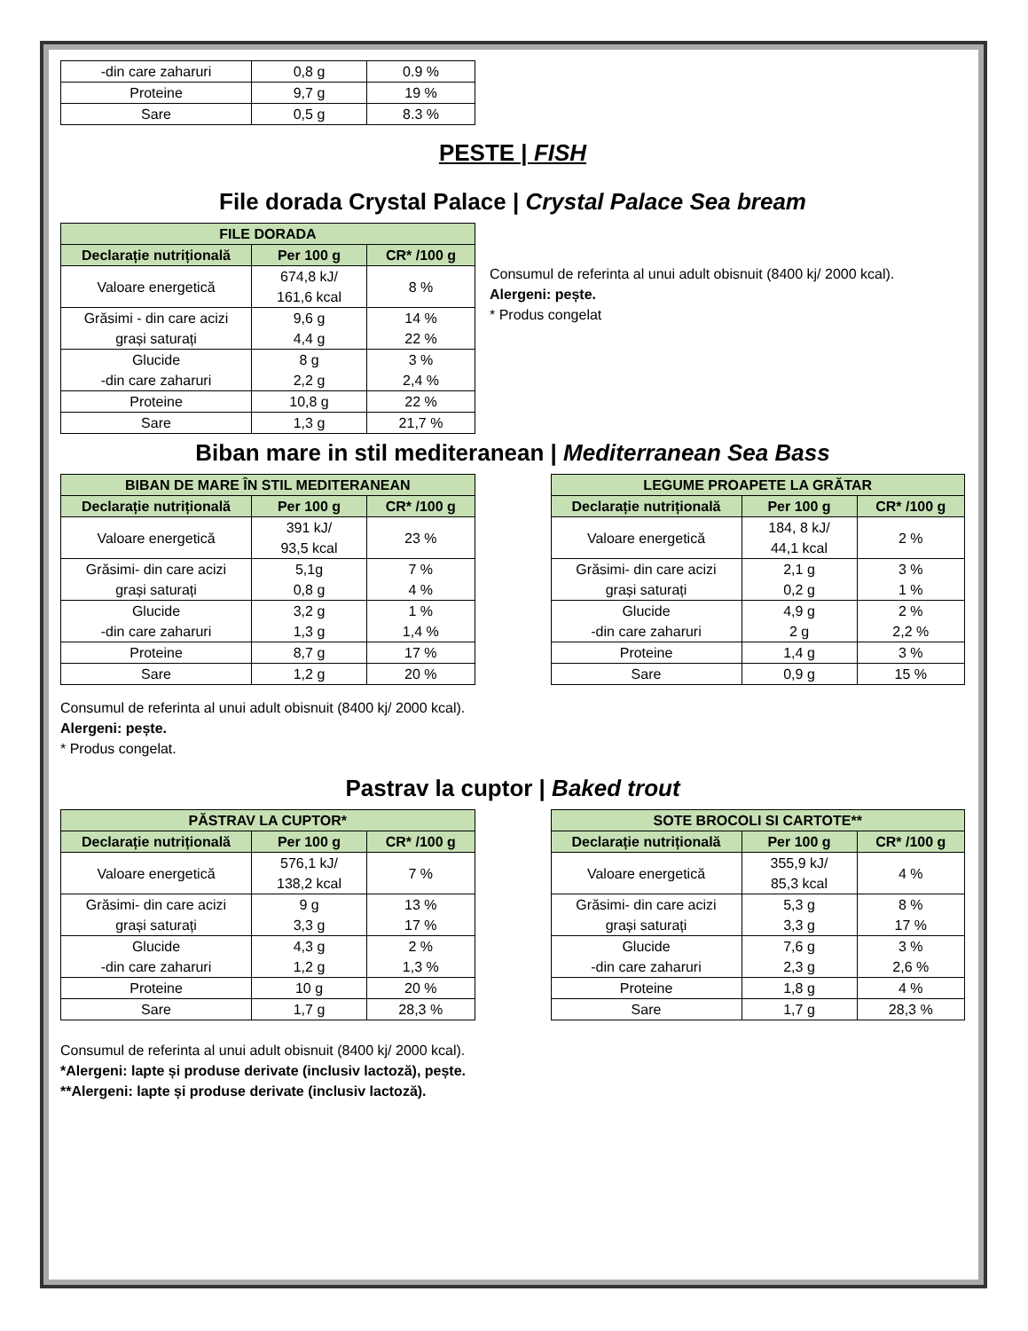| -din care zaharuri | 0,8 g | 0.9 % |
| Proteine | 9,7 g | 19 % |
| Sare | 0,5 g | 8.3 % |
PESTE | FISH
File dorada Crystal Palace | Crystal Palace Sea bream
| FILE DORADA | | |
| --- | --- | --- |
| Declarație nutrițională | Per 100 g | CR* /100 g |
| Valoare energetică | 674,8 kJ/ 161,6 kcal | 8 % |
| Grăsimi - din care acizi grași saturați | 9,6 g 4,4 g | 14 % 22 % |
| Glucide -din care zaharuri | 8 g 2,2 g | 3 % 2,4 % |
| Proteine | 10,8 g | 22 % |
| Sare | 1,3 g | 21,7 % |
Consumul de referinta al unui adult obisnuit (8400 kj/ 2000 kcal).
Alergeni: pește.
* Produs congelat
Biban mare in stil mediteranean | Mediterranean Sea Bass
| BIBAN DE MARE ÎN STIL MEDITERANEAN | | |
| --- | --- | --- |
| Declarație nutrițională | Per 100 g | CR* /100 g |
| Valoare energetică | 391 kJ/ 93,5 kcal | 23 % |
| Grăsimi- din care acizi grași saturați | 5,1g 0,8 g | 7 % 4 % |
| Glucide -din care zaharuri | 3,2 g 1,3 g | 1 % 1,4 % |
| Proteine | 8,7 g | 17 % |
| Sare | 1,2 g | 20 % |
| LEGUME PROAPETE LA GRĂTAR | | |
| --- | --- | --- |
| Declarație nutrițională | Per 100 g | CR* /100 g |
| Valoare energetică | 184, 8 kJ/ 44,1 kcal | 2 % |
| Grăsimi- din care acizi grași saturați | 2,1 g 0,2 g | 3 % 1 % |
| Glucide -din care zaharuri | 4,9 g 2 g | 2 % 2,2 % |
| Proteine | 1,4 g | 3 % |
| Sare | 0,9 g | 15 % |
Consumul de referinta al unui adult obisnuit (8400 kj/ 2000 kcal).
Alergeni: pește.
* Produs congelat.
Pastrav la cuptor | Baked trout
| PĂSTRAV LA CUPTOR* | | |
| --- | --- | --- |
| Declarație nutrițională | Per 100 g | CR* /100 g |
| Valoare energetică | 576,1 kJ/ 138,2 kcal | 7 % |
| Grăsimi- din care acizi grași saturați | 9 g 3,3 g | 13 % 17 % |
| Glucide -din care zaharuri | 4,3 g 1,2 g | 2 % 1,3 % |
| Proteine | 10 g | 20 % |
| Sare | 1,7 g | 28,3 % |
| SOTE BROCOLI SI CARTOTE** | | |
| --- | --- | --- |
| Declarație nutrițională | Per 100 g | CR* /100 g |
| Valoare energetică | 355,9 kJ/ 85,3 kcal | 4 % |
| Grăsimi- din care acizi grași saturați | 5,3 g 3,3 g | 8 % 17 % |
| Glucide -din care zaharuri | 7,6 g 2,3 g | 3 % 2,6 % |
| Proteine | 1,8 g | 4 % |
| Sare | 1,7 g | 28,3 % |
Consumul de referinta al unui adult obisnuit (8400 kj/ 2000 kcal).
*Alergeni: lapte și produse derivate (inclusiv lactoză), pește.
**Alergeni: lapte și produse derivate (inclusiv lactoză).